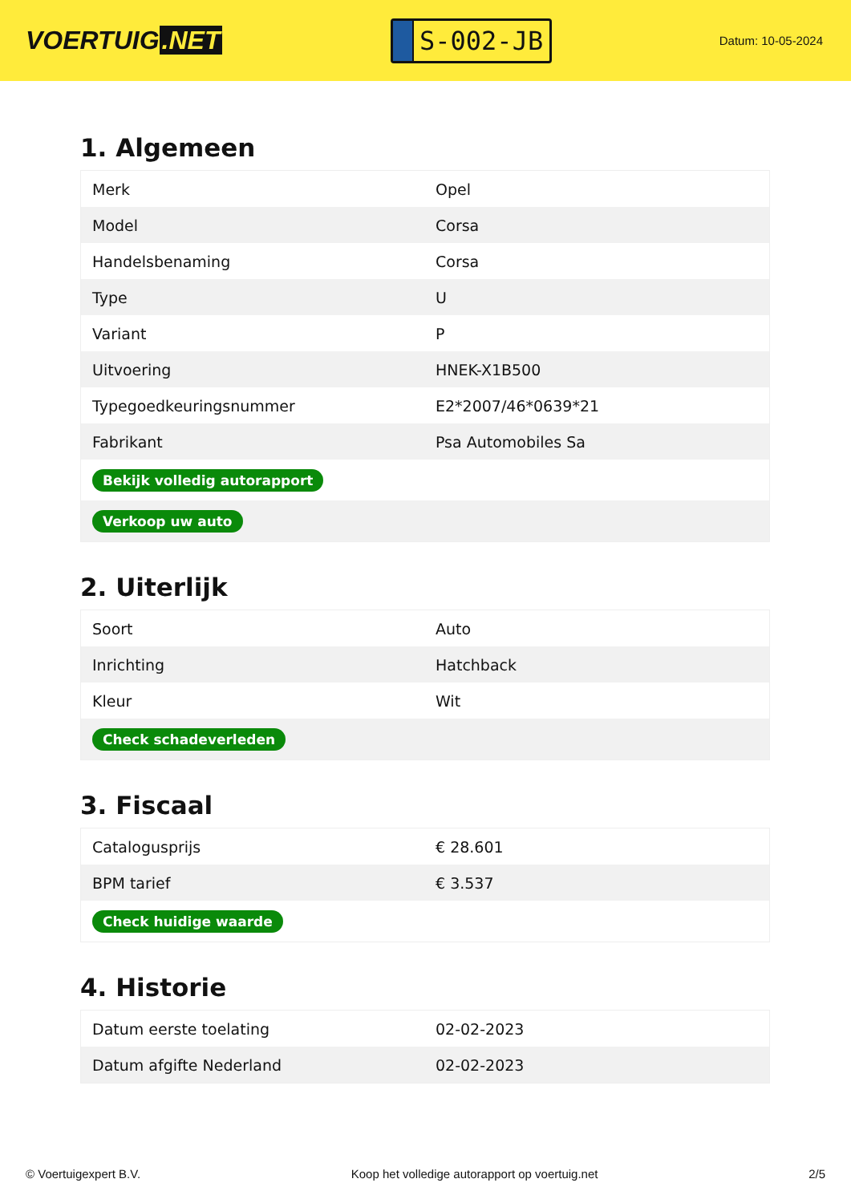VOERTUIG.NET
S-002-JB
Datum: 10-05-2024
1. Algemeen
| Merk | Opel |
| Model | Corsa |
| Handelsbenaming | Corsa |
| Type | U |
| Variant | P |
| Uitvoering | HNEK-X1B500 |
| Typegoedkeuringsnummer | E2*2007/46*0639*21 |
| Fabrikant | Psa Automobiles Sa |
| Bekijk volledig autorapport | |
| Verkoop uw auto | |
2. Uiterlijk
| Soort | Auto |
| Inrichting | Hatchback |
| Kleur | Wit |
| Check schadeverleden | |
3. Fiscaal
| Catalogusprijs | € 28.601 |
| BPM tarief | € 3.537 |
| Check huidige waarde | |
4. Historie
| Datum eerste toelating | 02-02-2023 |
| Datum afgifte Nederland | 02-02-2023 |
© Voertuigexpert B.V. Koop het volledige autorapport op voertuig.net 2/5